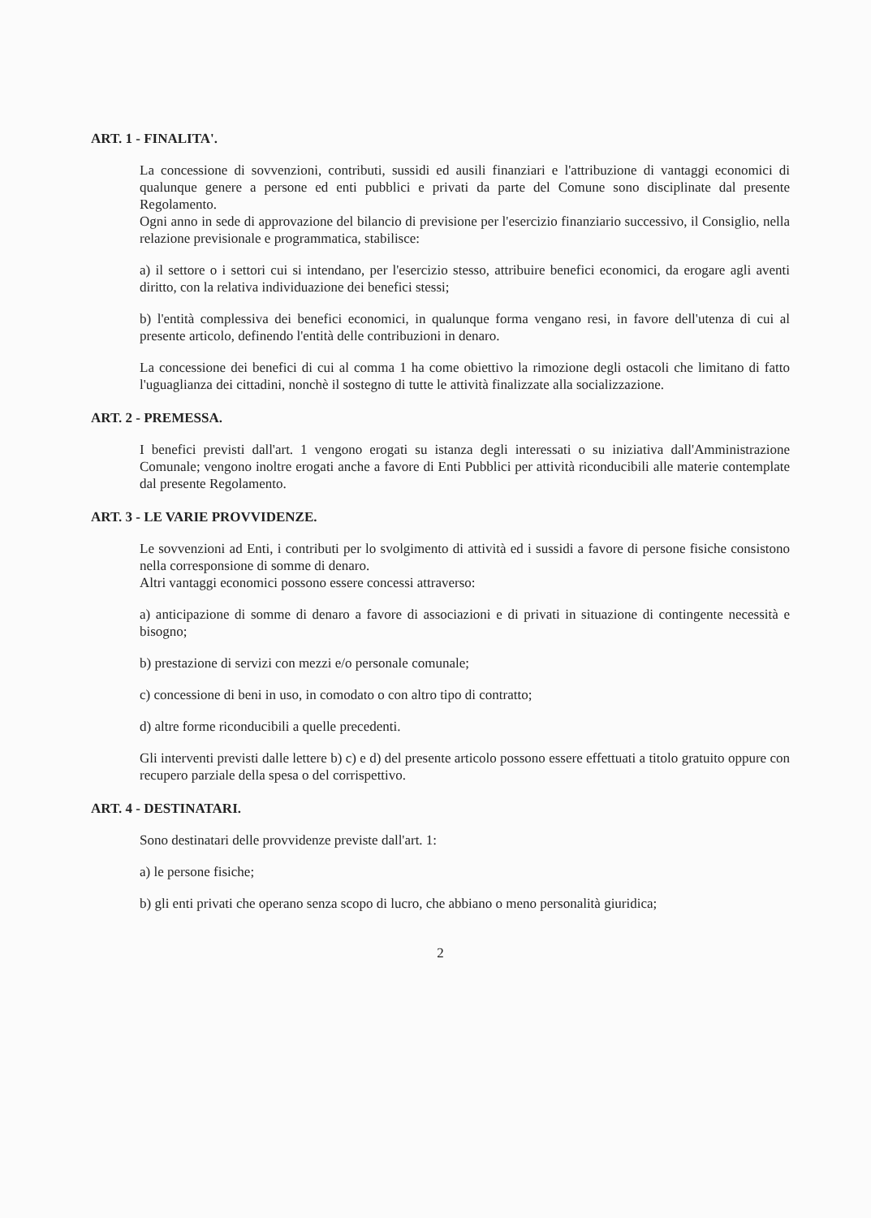ART. 1 - FINALITA'.
La concessione di sovvenzioni, contributi, sussidi ed ausili finanziari e l'attribuzione di vantaggi economici di qualunque genere a persone ed enti pubblici e privati da parte del Comune sono disciplinate dal presente Regolamento.
Ogni anno in sede di approvazione del bilancio di previsione per l'esercizio finanziario successivo, il Consiglio, nella relazione previsionale e programmatica, stabilisce:
a) il settore o i settori cui si intendano, per l'esercizio stesso, attribuire benefici economici, da erogare agli aventi diritto, con la relativa individuazione dei benefici stessi;
b) l'entità complessiva dei benefici economici, in qualunque forma vengano resi, in favore dell'utenza di cui al presente articolo, definendo l'entità delle contribuzioni in denaro.
La concessione dei benefici di cui al comma 1 ha come obiettivo la rimozione degli ostacoli che limitano di fatto l'uguaglianza dei cittadini, nonchè il sostegno di tutte le attività finalizzate alla socializzazione.
ART. 2 - PREMESSA.
I benefici previsti dall'art. 1 vengono erogati su istanza degli interessati o su iniziativa dall'Amministrazione Comunale; vengono inoltre erogati anche a favore di Enti Pubblici per attività riconducibili alle materie contemplate dal presente Regolamento.
ART. 3 - LE VARIE PROVVIDENZE.
Le sovvenzioni ad Enti, i contributi per lo svolgimento di attività ed i sussidi a favore di persone fisiche consistono nella corresponsione di somme di denaro.
Altri vantaggi economici possono essere concessi attraverso:
a) anticipazione di somme di denaro a favore di associazioni e di privati in situazione di contingente necessità e bisogno;
b) prestazione di servizi con mezzi e/o personale comunale;
c) concessione di beni in uso, in comodato o con altro tipo di contratto;
d) altre forme riconducibili a quelle precedenti.
Gli interventi previsti dalle lettere b) c) e d) del presente articolo possono essere effettuati a titolo gratuito oppure con recupero parziale della spesa o del corrispettivo.
ART. 4 - DESTINATARI.
Sono destinatari delle provvidenze previste dall'art. 1:
a) le persone fisiche;
b) gli enti privati che operano senza scopo di lucro, che abbiano o meno personalità giuridica;
2